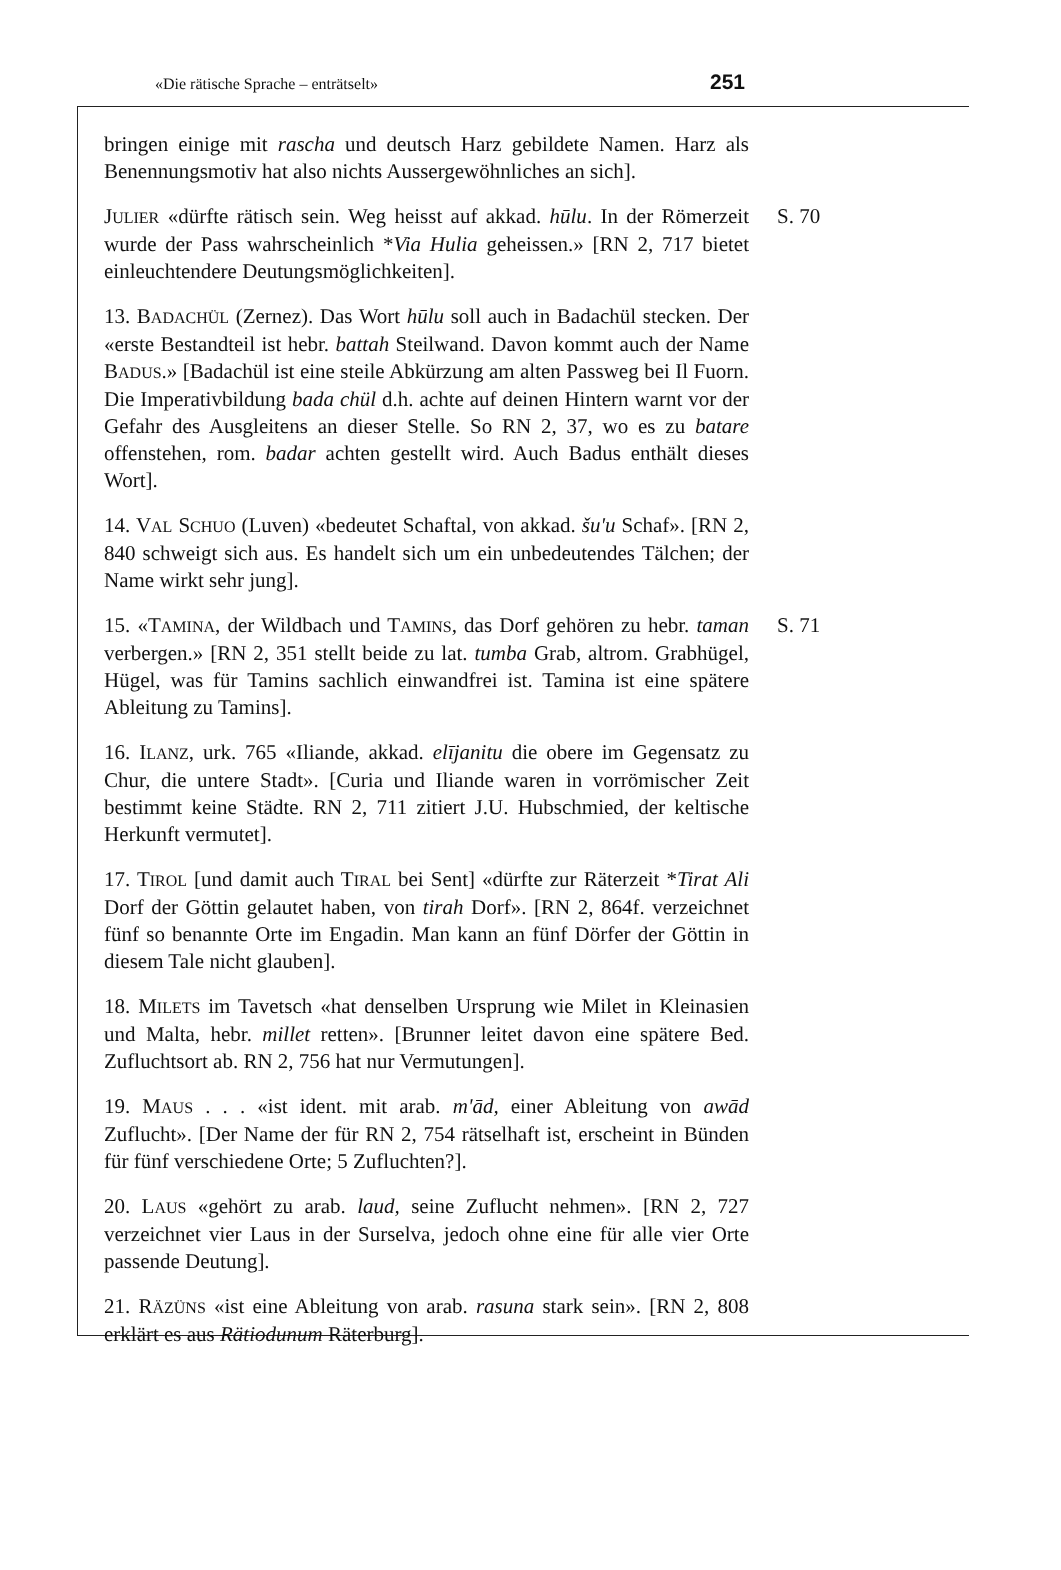«Die rätische Sprache – enträtselt» 251
bringen einige mit rascha und deutsch Harz gebildete Namen. Harz als Benennungsmotiv hat also nichts Aussergewöhnliches an sich].
JULIER «dürfte rätisch sein. Weg heisst auf akkad. hūlu. In der Römerzeit wurde der Pass wahrscheinlich *Via Hulia geheissen.» [RN 2, 717 bietet einleuchtendere Deutungsmöglichkeiten].
S. 70
13. BADACHÜL (Zernez). Das Wort hūlu soll auch in Badachül stecken. Der «erste Bestandteil ist hebr. battah Steilwand. Davon kommt auch der Name BADUS.» [Badachül ist eine steile Abkürzung am alten Passweg bei Il Fuorn. Die Imperativbildung bada chül d.h. achte auf deinen Hintern warnt vor der Gefahr des Ausgleitens an dieser Stelle. So RN 2, 37, wo es zu batare offenstehen, rom. badar achten gestellt wird. Auch Badus enthält dieses Wort].
14. VAL SCHUO (Luven) «bedeutet Schaftal, von akkad. šu'u Schaf». [RN 2, 840 schweigt sich aus. Es handelt sich um ein unbedeutendes Tälchen; der Name wirkt sehr jung].
15. «TAMINA, der Wildbach und TAMINS, das Dorf gehören zu hebr. taman verbergen.» [RN 2, 351 stellt beide zu lat. tumba Grab, altrom. Grabhügel, Hügel, was für Tamins sachlich einwandfrei ist. Tamina ist eine spätere Ableitung zu Tamins].
16. ILANZ, urk. 765 «Iliande, akkad. elījanitu die obere im Gegensatz zu Chur, die untere Stadt». [Curia und Iliande waren in vorrömischer Zeit bestimmt keine Städte. RN 2, 711 zitiert J.U. Hubschmied, der keltische Herkunft vermutet].
17. TIROL [und damit auch TIRAL bei Sent] «dürfte zur Räterzeit *Tirat Ali Dorf der Göttin gelautet haben, von tirah Dorf». [RN 2, 864f. verzeichnet fünf so benannte Orte im Engadin. Man kann an fünf Dörfer der Göttin in diesem Tale nicht glauben].
18. MILETS im Tavetsch «hat denselben Ursprung wie Milet in Kleinasien und Malta, hebr. millet retten». [Brunner leitet davon eine spätere Bed. Zufluchtsort ab. RN 2, 756 hat nur Vermutungen].
19. MAUS . . . «ist ident. mit arab. m'ād, einer Ableitung von awād Zuflucht». [Der Name der für RN 2, 754 rätselhaft ist, erscheint in Bünden für fünf verschiedene Orte; 5 Zufluchten?].
20. LAUS «gehört zu arab. laud, seine Zuflucht nehmen». [RN 2, 727 verzeichnet vier Laus in der Surselva, jedoch ohne eine für alle vier Orte passende Deutung].
21. RÄZÜNS «ist eine Ableitung von arab. rasuna stark sein». [RN 2, 808 erklärt es aus Rätiodunum Räterburg].
S. 71